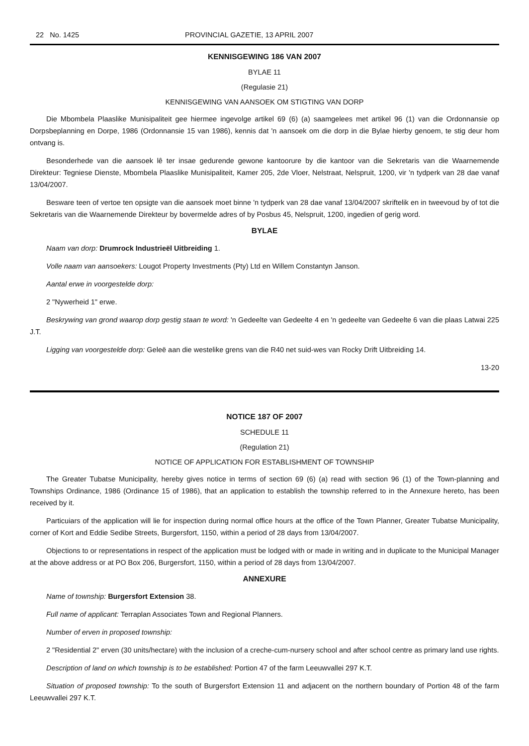22 No. 1425 PROVINCIAL GAZETIE, 13 APRIL 2007
KENNISGEWING 186 VAN 2007
BYLAE 11
(Regulasie 21)
KENNISGEWING VAN AANSOEK OM STIGTING VAN DORP
Die Mbombela Plaaslike Munisipaliteit gee hiermee ingevolge artikel 69 (6) (a) saamgelees met artikel 96 (1) van die Ordonnansie op Dorpsbeplanning en Dorpe, 1986 (Ordonnansie 15 van 1986), kennis dat 'n aansoek om die dorp in die Bylae hierby genoem, te stig deur hom ontvang is.
Besonderhede van die aansoek lê ter insae gedurende gewone kantoorure by die kantoor van die Sekretaris van die Waarnemende Direkteur: Tegniese Dienste, Mbombela Plaaslike Munisipaliteit, Kamer 205, 2de Vloer, Nelstraat, Nelspruit, 1200, vir 'n tydperk van 28 dae vanaf 13/04/2007.
Besware teen of vertoe ten opsigte van die aansoek moet binne 'n tydperk van 28 dae vanaf 13/04/2007 skriftelik en in tweevoud by of tot die Sekretaris van die Waarnemende Direkteur by bovermelde adres of by Posbus 45, Nelspruit, 1200, ingedien of gerig word.
BYLAE
Naam van dorp: Drumrock Industrieël Uitbreiding 1.
Volle naam van aansoekers: Lougot Property Investments (Pty) Ltd en Willem Constantyn Janson.
Aantal erwe in voorgestelde dorp:
2 "Nywerheid 1" erwe.
Beskrywing van grond waarop dorp gestig staan te word: 'n Gedeelte van Gedeelte 4 en 'n gedeelte van Gedeelte 6 van die plaas Latwai 225 J.T.
Ligging van voorgestelde dorp: Geleë aan die westelike grens van die R40 net suid-wes van Rocky Drift Uitbreiding 14.
13-20
NOTICE 187 OF 2007
SCHEDULE 11
(Regulation 21)
NOTICE OF APPLICATION FOR ESTABLISHMENT OF TOWNSHIP
The Greater Tubatse Municipality, hereby gives notice in terms of section 69 (6) (a) read with section 96 (1) of the Town-planning and Townships Ordinance, 1986 (Ordinance 15 of 1986), that an application to establish the township referred to in the Annexure hereto, has been received by it.
Particuiars of the application will lie for inspection during normal office hours at the office of the Town Planner, Greater Tubatse Municipality, corner of Kort and Eddie Sedibe Streets, Burgersfort, 1150, within a period of 28 days from 13/04/2007.
Objections to or representations in respect of the application must be lodged with or made in writing and in duplicate to the Municipal Manager at the above address or at PO Box 206, Burgersfort, 1150, within a period of 28 days from 13/04/2007.
ANNEXURE
Name of township: Burgersfort Extension 38.
Full name of applicant: Terraplan Associates Town and Regional Planners.
Number of erven in proposed township:
2 "Residential 2" erven (30 units/hectare) with the inclusion of a creche-cum-nursery school and after school centre as primary land use rights.
Description of land on which township is to be established: Portion 47 of the farm Leeuwvallei 297 K.T.
Situation of proposed township: To the south of Burgersfort Extension 11 and adjacent on the northern boundary of Portion 48 of the farm Leeuwvallei 297 K.T.